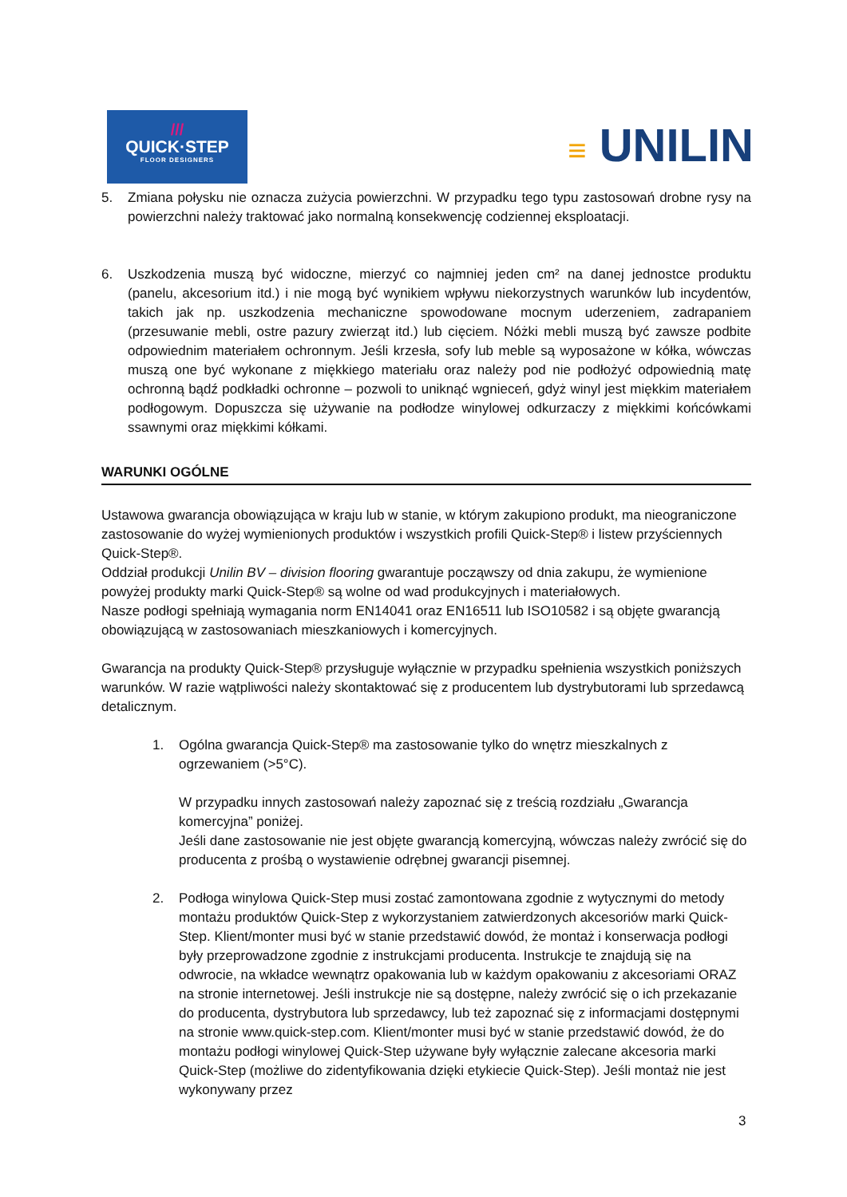///
QUICK·STEP
FLOOR DESIGNERS
≡ UNILIN
5. Zmiana połysku nie oznacza zużycia powierzchni. W przypadku tego typu zastosowań drobne rysy na powierzchni należy traktować jako normalną konsekwencję codziennej eksploatacji.
6. Uszkodzenia muszą być widoczne, mierzyć co najmniej jeden cm² na danej jednostce produktu (panelu, akcesorium itd.) i nie mogą być wynikiem wpływu niekorzystnych warunków lub incydentów, takich jak np. uszkodzenia mechaniczne spowodowane mocnym uderzeniem, zadrapaniem (przesuwanie mebli, ostre pazury zwierząt itd.) lub cięciem. Nóżki mebli muszą być zawsze podbite odpowiednim materiałem ochronnym. Jeśli krzesła, sofy lub meble są wyposażone w kółka, wówczas muszą one być wykonane z miękkiego materiału oraz należy pod nie podłożyć odpowiednią matę ochronną bądź podkładki ochronne – pozwoli to uniknąć wgnieceń, gdyż winyl jest miękkim materiałem podłogowym. Dopuszcza się używanie na podłodze winylowej odkurzaczy z miękkimi końcówkami ssawnymi oraz miękkimi kółkami.
WARUNKI OGÓLNE
Ustawowa gwarancja obowiązująca w kraju lub w stanie, w którym zakupiono produkt, ma nieograniczone zastosowanie do wyżej wymienionych produktów i wszystkich profili Quick-Step® i listew przyściennych Quick-Step®.
Oddział produkcji Unilin BV – division flooring gwarantuje począwszy od dnia zakupu, że wymienione powyżej produkty marki Quick-Step® są wolne od wad produkcyjnych i materiałowych.
Nasze podłogi spełniają wymagania norm EN14041 oraz EN16511 lub ISO10582 i są objęte gwarancją obowiązującą w zastosowaniach mieszkaniowych i komercyjnych.
Gwarancja na produkty Quick-Step® przysługuje wyłącznie w przypadku spełnienia wszystkich poniższych warunków. W razie wątpliwości należy skontaktować się z producentem lub dystrybutorami lub sprzedawcą detalicznym.
1. Ogólna gwarancja Quick-Step® ma zastosowanie tylko do wnętrz mieszkalnych z ogrzewaniem (>5°C).
W przypadku innych zastosowań należy zapoznać się z treścią rozdziału „Gwarancja komercyjna” poniżej.
Jeśli dane zastosowanie nie jest objęte gwarancją komercyjną, wówczas należy zwrócić się do producenta z prośbą o wystawienie odrębnej gwarancji pisemnej.
2. Podłoga winylowa Quick-Step musi zostać zamontowana zgodnie z wytycznymi do metody montażu produktów Quick-Step z wykorzystaniem zatwierdzonych akcesoriów marki Quick-Step. Klient/monter musi być w stanie przedstawić dowód, że montaż i konserwacja podłogi były przeprowadzone zgodnie z instrukcjami producenta. Instrukcje te znajdują się na odwrocie, na wkładce wewnątrz opakowania lub w każdym opakowaniu z akcesoriami ORAZ na stronie internetowej. Jeśli instrukcje nie są dostępne, należy zwrócić się o ich przekazanie do producenta, dystrybutora lub sprzedawcy, lub też zapoznać się z informacjami dostępnymi na stronie www.quick-step.com. Klient/monter musi być w stanie przedstawić dowód, że do montażu podłogi winylowej Quick-Step używane były wyłącznie zalecane akcesoria marki Quick-Step (możliwe do zidentyfikowania dzięki etykiecie Quick-Step). Jeśli montaż nie jest wykonywany przez
3